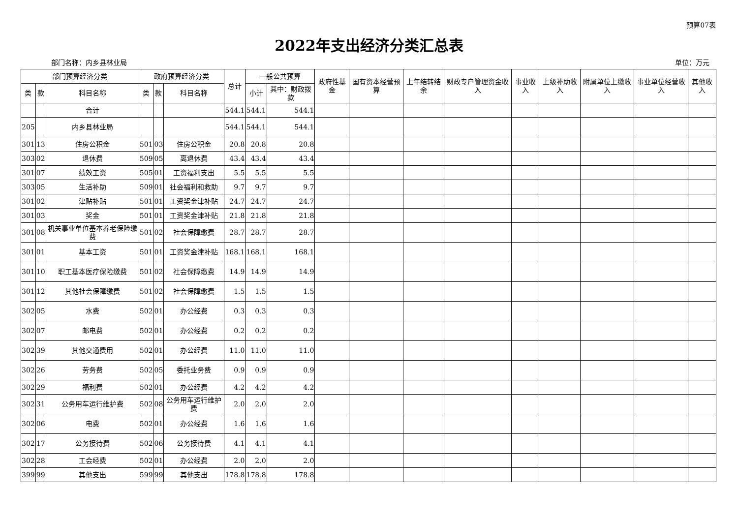预算07表
2022年支出经济分类汇总表
部门名称：内乡县林业局 单位：万元
| 部门预算经济分类 | | | 政府预算经济分类 | | | 总计 | 一般公共预算 | | 政府性基金 | 国有资本经营预算 | 上年结转结余 | 财政专户管理资金收入 | 事业收入 | 上级补助收入 | 附属单位上缴收入 | 事业单位经营收入 | 其他收入 |
| --- | --- | --- | --- | --- | --- | --- | --- | --- | --- | --- | --- | --- | --- | --- | --- | --- | --- |
| 类 | 款 | 科目名称 | 类 | 款 | 科目名称 | | 小计 | 其中：财政拨款 | | | | | | | | | |
| | | 合计 | | | | 544.1 | 544.1 | 544.1 | | | | | | | | | |
| 205 | | 内乡县林业局 | | | | 544.1 | 544.1 | 544.1 | | | | | | | | | |
| 301 | 13 | 住房公积金 | 501 | 03 | 住房公积金 | 20.8 | 20.8 | 20.8 | | | | | | | | | |
| 303 | 02 | 退休费 | 509 | 05 | 离退休费 | 43.4 | 43.4 | 43.4 | | | | | | | | | |
| 301 | 07 | 绩效工资 | 505 | 01 | 工资福利支出 | 5.5 | 5.5 | 5.5 | | | | | | | | | |
| 303 | 05 | 生活补助 | 509 | 01 | 社会福利和救助 | 9.7 | 9.7 | 9.7 | | | | | | | | | |
| 301 | 02 | 津贴补贴 | 501 | 01 | 工资奖金津补贴 | 24.7 | 24.7 | 24.7 | | | | | | | | | |
| 301 | 03 | 奖金 | 501 | 01 | 工资奖金津补贴 | 21.8 | 21.8 | 21.8 | | | | | | | | | |
| 301 | 08 | 机关事业单位基本养老保险缴费 | 501 | 02 | 社会保障缴费 | 28.7 | 28.7 | 28.7 | | | | | | | | | |
| 301 | 01 | 基本工资 | 501 | 01 | 工资奖金津补贴 | 168.1 | 168.1 | 168.1 | | | | | | | | | |
| 301 | 10 | 职工基本医疗保险缴费 | 501 | 02 | 社会保障缴费 | 14.9 | 14.9 | 14.9 | | | | | | | | | |
| 301 | 12 | 其他社会保障缴费 | 501 | 02 | 社会保障缴费 | 1.5 | 1.5 | 1.5 | | | | | | | | | |
| 302 | 05 | 水费 | 502 | 01 | 办公经费 | 0.3 | 0.3 | 0.3 | | | | | | | | | |
| 302 | 07 | 邮电费 | 502 | 01 | 办公经费 | 0.2 | 0.2 | 0.2 | | | | | | | | | |
| 302 | 39 | 其他交通费用 | 502 | 01 | 办公经费 | 11.0 | 11.0 | 11.0 | | | | | | | | | |
| 302 | 26 | 劳务费 | 502 | 05 | 委托业务费 | 0.9 | 0.9 | 0.9 | | | | | | | | | |
| 302 | 29 | 福利费 | 502 | 01 | 办公经费 | 4.2 | 4.2 | 4.2 | | | | | | | | | |
| 302 | 31 | 公务用车运行维护费 | 502 | 08 | 公务用车运行维护费 | 2.0 | 2.0 | 2.0 | | | | | | | | | |
| 302 | 06 | 电费 | 502 | 01 | 办公经费 | 1.6 | 1.6 | 1.6 | | | | | | | | | |
| 302 | 17 | 公务接待费 | 502 | 06 | 公务接待费 | 4.1 | 4.1 | 4.1 | | | | | | | | | |
| 302 | 28 | 工会经费 | 502 | 01 | 办公经费 | 2.0 | 2.0 | 2.0 | | | | | | | | | |
| 399 | 99 | 其他支出 | 599 | 99 | 其他支出 | 178.8 | 178.8 | 178.8 | | | | | | | | | |